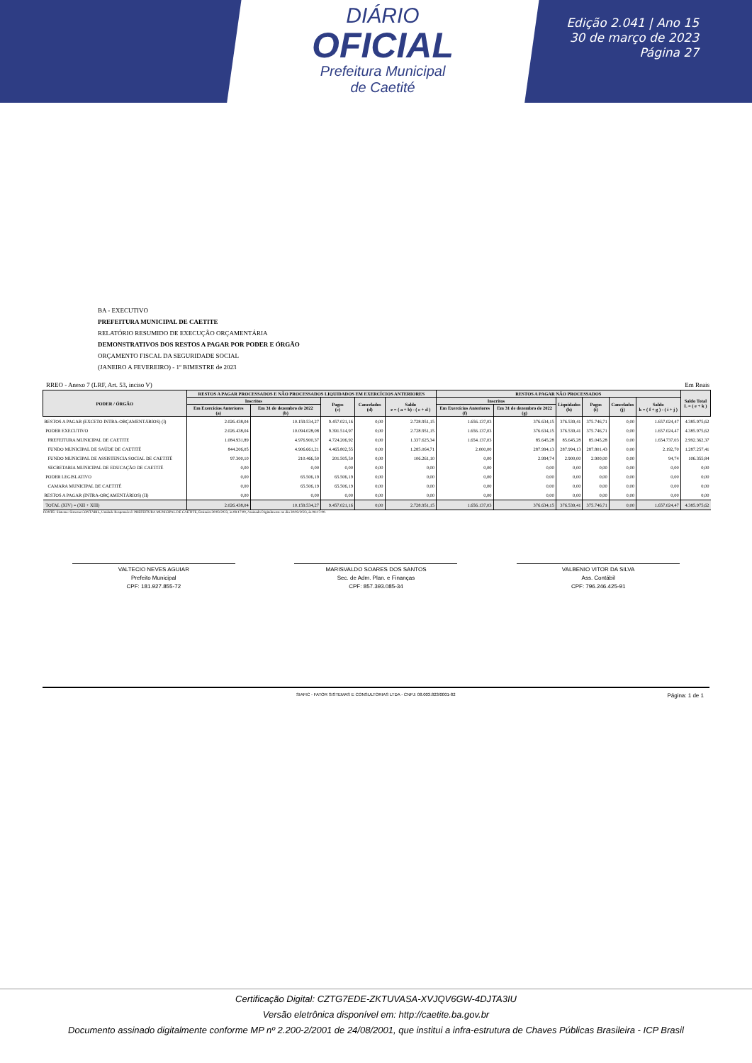DIÁRIO
OFICIAL
Prefeitura Municipal
de Caetité
Edição 2.041 | Ano 15
30 de março de 2023
Página 27
BA - EXECUTIVO
PREFEITURA MUNICIPAL DE CAETITE
RELATÓRIO RESUMIDO DE EXECUÇÃO ORÇAMENTÁRIA
DEMONSTRATIVOS DOS RESTOS A PAGAR POR PODER E ÓRGÃO
ORÇAMENTO FISCAL DA SEGURIDADE SOCIAL
(JANEIRO A FEVEREIRO) - 1º BIMESTRE de 2023
RREO - Anexo 7 (LRF, Art. 53, inciso V) Em Reais
| PODER / ÓRGÃO | RESTOS A PAGAR PROCESSADOS E NÃO PROCESSADOS LIQUIDADOS EM EXERCÍCIOS ANTERIORES | | | | | RESTOS A PAGAR NÃO PROCESSADOS | | | | | | Saldo Total L = ( e + k ) |
| --- | --- | --- | --- | --- | --- | --- | --- | --- | --- | --- | --- | --- |
| | Inscritos | | Pagos (c) | Cancelados (d) | Saldo e = ( a + b) - ( c + d ) | Inscritos | | Liquidados (h) | Pagos (i) | Cancelados (j) | Saldo k = ( f + g ) - ( i + j ) | |
| | Em Exercícios Anteriores (a) | Em 31 de dezembro de 2022 (b) | | | | Em Exercícios Anteriores (f) | Em 31 de dezembro de 2022 (g) | | | | | |
| RESTOS A PAGAR (EXCETO INTRA-ORÇAMENTÁRIOS) (I) | 2.026.438,04 | 10.159.534,27 | 9.457.021,16 | 0,00 | 2.728.951,15 | 1.656.137,03 | 376.634,15 | 376.539,41 | 375.746,71 | 0,00 | 1.657.024,47 | 4.385.975,62 |
| PODER EXECUTIVO | 2.026.438,04 | 10.094.028,08 | 9.391.514,97 | 0,00 | 2.728.951,15 | 1.656.137,03 | 376.634,15 | 376.539,41 | 375.746,71 | 0,00 | 1.657.024,47 | 4.385.975,62 |
| PREFEITURA MUNICIPAL DE CAETITE | 1.084.931,89 | 4.976.900,37 | 4.724.206,92 | 0,00 | 1.337.625,34 | 1.654.137,03 | 85.645,28 | 85.645,28 | 85.045,28 | 0,00 | 1.654.737,03 | 2.992.362,37 |
| FUNDO MUNICIPAL DE SAÚDE DE CAETITÉ | 844.206,05 | 4.906.661,21 | 4.465.802,55 | 0,00 | 1.285.064,71 | 2.000,00 | 287.994,13 | 287.994,13 | 287.801,43 | 0,00 | 2.192,70 | 1.287.257,41 |
| FUNDO MUNICIPAL DE ASSISTENCIA SOCIAL DE CAETITÉ | 97.300,10 | 210.466,50 | 201.505,50 | 0,00 | 106.261,10 | 0,00 | 2.994,74 | 2.900,00 | 2.900,00 | 0,00 | 94,74 | 106.355,84 |
| SECRETARIA MUNICIPAL DE EDUCAÇÃO DE CAETITÉ | 0,00 | 0,00 | 0,00 | 0,00 | 0,00 | 0,00 | 0,00 | 0,00 | 0,00 | 0,00 | 0,00 | 0,00 |
| PODER LEGISLATIVO | 0,00 | 65.506,19 | 65.506,19 | 0,00 | 0,00 | 0,00 | 0,00 | 0,00 | 0,00 | 0,00 | 0,00 | 0,00 |
| CAMARA MUNICIPAL DE CAETITÉ | 0,00 | 65.506,19 | 65.506,19 | 0,00 | 0,00 | 0,00 | 0,00 | 0,00 | 0,00 | 0,00 | 0,00 | 0,00 |
| RESTOS A PAGAR (INTRA-ORÇAMENTÁRIOS) (II) | 0,00 | 0,00 | 0,00 | 0,00 | 0,00 | 0,00 | 0,00 | 0,00 | 0,00 | 0,00 | 0,00 | 0,00 |
| TOTAL (XIV) = (XII + XIII) | 2.026.438,04 | 10.159.534,27 | 9.457.021,16 | 0,00 | 2.728.951,15 | 1.656.137,03 | 376.634,15 | 376.539,41 | 375.746,71 | 0,00 | 1.657.024,47 | 4.385.975,62 |
FONTE: Sistema: Sistema CONTÁBIL, Unidade Responsável: PREFEITURA MUNICIPAL DE CAETITE, Emissão:30/03/2023, às 08:17:00, Assinado Digitalmente no dia 30/03/2023, às 08:17:00.
VALTECIO NEVES AGUIAR
Prefeito Municipal
CPF: 181.927.855-72
MARISVALDO SOARES DOS SANTOS
Sec. de Adm. Plan. e Finanças
CPF: 857.393.085-34
VALBENIO VITOR DA SILVA
Ass. Contábil
CPF: 796.246.425-91
SIAFIC - FATOR SISTEMAS E CONSULTORIAS LTDA - CNPJ: 08.003.823/0001-82 Página: 1 de 1
Certificação Digital: CZTG7EDE-ZKTUVASA-XVJQV6GW-4DJTA3IU
Versão eletrônica disponível em: http://caetite.ba.gov.br
Documento assinado digitalmente conforme MP nº 2.200-2/2001 de 24/08/2001, que institui a infra-estrutura de Chaves Públicas Brasileira - ICP Brasil